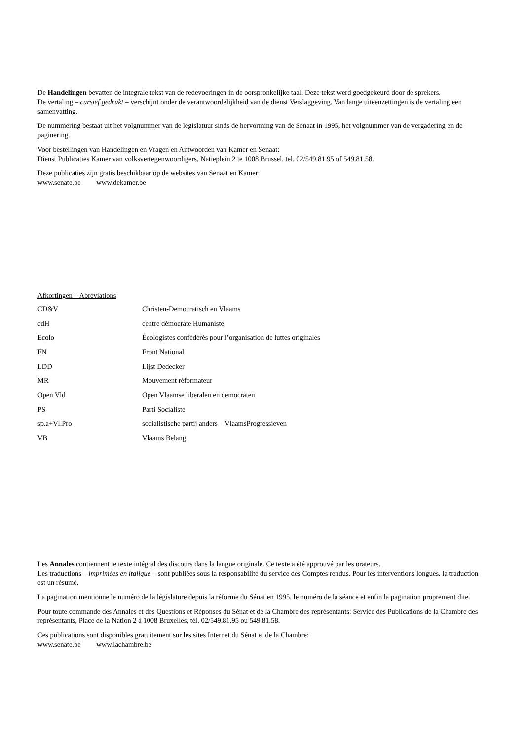De Handelingen bevatten de integrale tekst van de redevoeringen in de oorspronkelijke taal. Deze tekst werd goedgekeurd door de sprekers.
De vertaling – cursief gedrukt – verschijnt onder de verantwoordelijkheid van de dienst Verslaggeving. Van lange uiteenzettingen is de vertaling een samenvatting.
De nummering bestaat uit het volgnummer van de legislatuur sinds de hervorming van de Senaat in 1995, het volgnummer van de vergadering en de paginering.
Voor bestellingen van Handelingen en Vragen en Antwoorden van Kamer en Senaat:
Dienst Publicaties Kamer van volksvertegenwoordigers, Natieplein 2 te 1008 Brussel, tel. 02/549.81.95 of 549.81.58.
Deze publicaties zijn gratis beschikbaar op de websites van Senaat en Kamer:
www.senate.be www.dekamer.be
Afkortingen – Abréviations
| CD&V | Christen-Democratisch en Vlaams |
| cdH | centre démocrate Humaniste |
| Ecolo | Écologistes confédérés pour l’organisation de luttes originales |
| FN | Front National |
| LDD | Lijst Dedecker |
| MR | Mouvement réformateur |
| Open Vld | Open Vlaamse liberalen en democraten |
| PS | Parti Socialiste |
| sp.a+Vl.Pro | socialistische partij anders – VlaamsProgressieven |
| VB | Vlaams Belang |
Les Annales contiennent le texte intégral des discours dans la langue originale. Ce texte a été approuvé par les orateurs.
Les traductions – imprimées en italique – sont publiées sous la responsabilité du service des Comptes rendus. Pour les interventions longues, la traduction est un résumé.
La pagination mentionne le numéro de la législature depuis la réforme du Sénat en 1995, le numéro de la séance et enfin la pagination proprement dite.
Pour toute commande des Annales et des Questions et Réponses du Sénat et de la Chambre des représentants: Service des Publications de la Chambre des représentants, Place de la Nation 2 à 1008 Bruxelles, tél. 02/549.81.95 ou 549.81.58.
Ces publications sont disponibles gratuitement sur les sites Internet du Sénat et de la Chambre:
www.senate.be www.lachambre.be